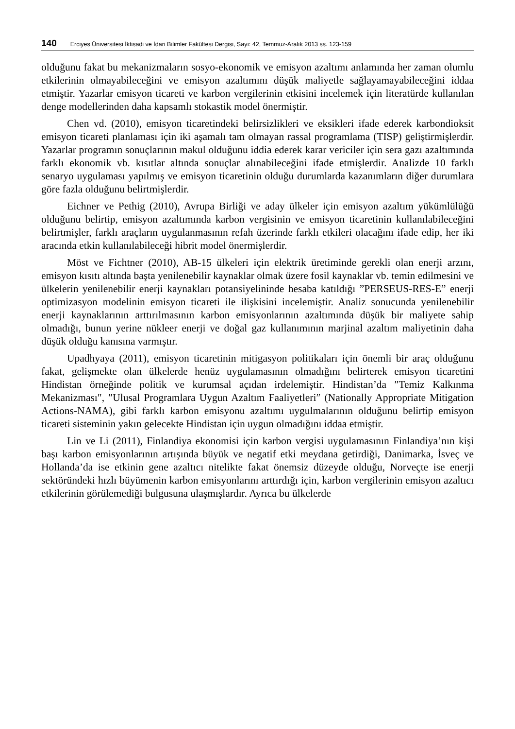140 Erciyes Üniversitesi İktisadi ve İdari Bilimler Fakültesi Dergisi, Sayı: 42, Temmuz-Aralık 2013 ss. 123-159
olduğunu fakat bu mekanizmaların sosyo-ekonomik ve emisyon azaltımı anlamında her zaman olumlu etkilerinin olmayabileceğini ve emisyon azaltımını düşük maliyetle sağlayamayabileceğini iddaa etmiştir. Yazarlar emisyon ticareti ve karbon vergilerinin etkisini incelemek için literatürde kullanılan denge modellerinden daha kapsamlı stokastik model önermiştir.
Chen vd. (2010), emisyon ticaretindeki belirsizlikleri ve eksikleri ifade ederek karbondioksit emisyon ticareti planlaması için iki aşamalı tam olmayan rassal programlama (TISP) geliştirmişlerdir. Yazarlar programın sonuçlarının makul olduğunu iddia ederek karar vericiler için sera gazı azaltımında farklı ekonomik vb. kısıtlar altında sonuçlar alınabileceğini ifade etmişlerdir. Analizde 10 farklı senaryo uygulaması yapılmış ve emisyon ticaretinin olduğu durumlarda kazanımların diğer durumlara göre fazla olduğunu belirtmişlerdir.
Eichner ve Pethig (2010), Avrupa Birliği ve aday ülkeler için emisyon azaltım yükümlülüğü olduğunu belirtip, emisyon azaltımında karbon vergisinin ve emisyon ticaretinin kullanılabileceğini belirtmişler, farklı araçların uygulanmasının refah üzerinde farklı etkileri olacağını ifade edip, her iki aracında etkin kullanılabileceği hibrit model önermişlerdir.
Möst ve Fichtner (2010), AB-15 ülkeleri için elektrik üretiminde gerekli olan enerji arzını, emisyon kısıtı altında başta yenilenebilir kaynaklar olmak üzere fosil kaynaklar vb. temin edilmesini ve ülkelerin yenilenebilir enerji kaynakları potansiyelininde hesaba katıldığı ”PERSEUS-RES-E” enerji optimizasyon modelinin emisyon ticareti ile ilişkisini incelemiştir. Analiz sonucunda yenilenebilir enerji kaynaklarının arttırılmasının karbon emisyonlarının azaltımında düşük bir maliyete sahip olmadığı, bunun yerine nükleer enerji ve doğal gaz kullanımının marjinal azaltım maliyetinin daha düşük olduğu kanısına varmıştır.
Upadhyaya (2011), emisyon ticaretinin mitigasyon politikaları için önemli bir araç olduğunu fakat, gelişmekte olan ülkelerde henüz uygulamasının olmadığını belirterek emisyon ticaretini Hindistan örneğinde politik ve kurumsal açıdan irdelemiştir. Hindistan’da ″Temiz Kalkınma Mekanizması″, ″Ulusal Programlara Uygun Azaltım Faaliyetleri″ (Nationally Appropriate Mitigation Actions-NAMA), gibi farklı karbon emisyonu azaltımı uygulmalarının olduğunu belirtip emisyon ticareti sisteminin yakın gelecekte Hindistan için uygun olmadığını iddaa etmiştir.
Lin ve Li (2011), Finlandiya ekonomisi için karbon vergisi uygulamasının Finlandiya’nın kişi başı karbon emisyonlarının artışında büyük ve negatif etki meydana getirdiği, Danimarka, İsveç ve Hollanda’da ise etkinin gene azaltıcı nitelikte fakat önemsiz düzeyde olduğu, Norveçte ise enerji sektöründeki hızlı büyümenin karbon emisyonlarını arttırdığı için, karbon vergilerinin emisyon azaltıcı etkilerinin görülemediği bulgusuna ulaşmışlardır. Ayrıca bu ülkelerde